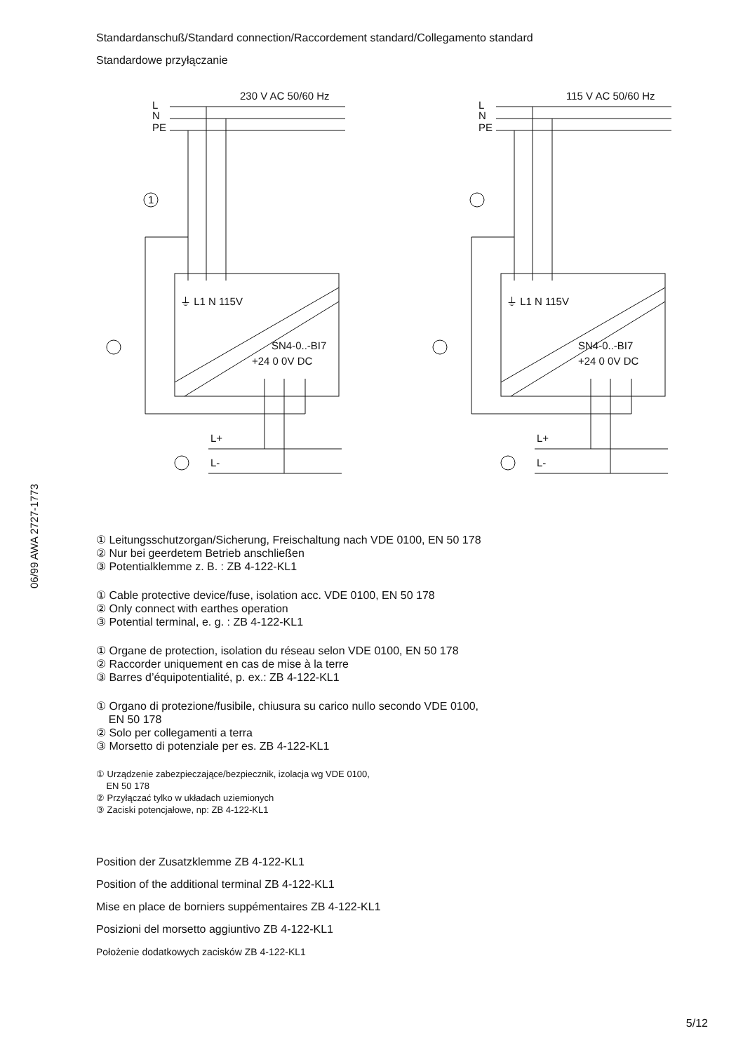06/99 AWA 2727-1773
Standardanschuß/Standard connection/Raccordement standard/Collegamento standard
Standardowe przyłączanie
L
N
PE
230 V AC 50/60 Hz
1
⏚ L1 N 115V
SN4-0..-BI7
+24 0 0V DC
L+
L-
L
N
PE
115 V AC 50/60 Hz
⏚ L1 N 115V
SN4-0..-BI7
+24 0 0V DC
L+
L-
① Leitungsschutzorgan/Sicherung, Freischaltung nach VDE 0100, EN 50 178
② Nur bei geerdetem Betrieb anschließen
③ Potentialklemme z. B. : ZB 4-122-KL1
① Cable protective device/fuse, isolation acc. VDE 0100, EN 50 178
② Only connect with earthes operation
③ Potential terminal, e. g. : ZB 4-122-KL1
① Organe de protection, isolation du réseau selon VDE 0100, EN 50 178
② Raccorder uniquement en cas de mise à la terre
③ Barres d’équipotentialité, p. ex.: ZB 4-122-KL1
① Organo di protezione/fusibile, chiusura su carico nullo secondo VDE 0100,
EN 50 178
② Solo per collegamenti a terra
③ Morsetto di potenziale per es. ZB 4-122-KL1
① Urządzenie zabezpieczające/bezpiecznik, izolacja wg VDE 0100,
EN 50 178
② Przyłączać tylko w układach uziemionych
③ Zaciski potencjałowe, np: ZB 4-122-KL1
Position der Zusatzklemme ZB 4-122-KL1
Position of the additional terminal ZB 4-122-KL1
Mise en place de borniers suppémentaires ZB 4-122-KL1
Posizioni del morsetto aggiuntivo ZB 4-122-KL1
Położenie dodatkowych zacisków ZB 4-122-KL1
5/12